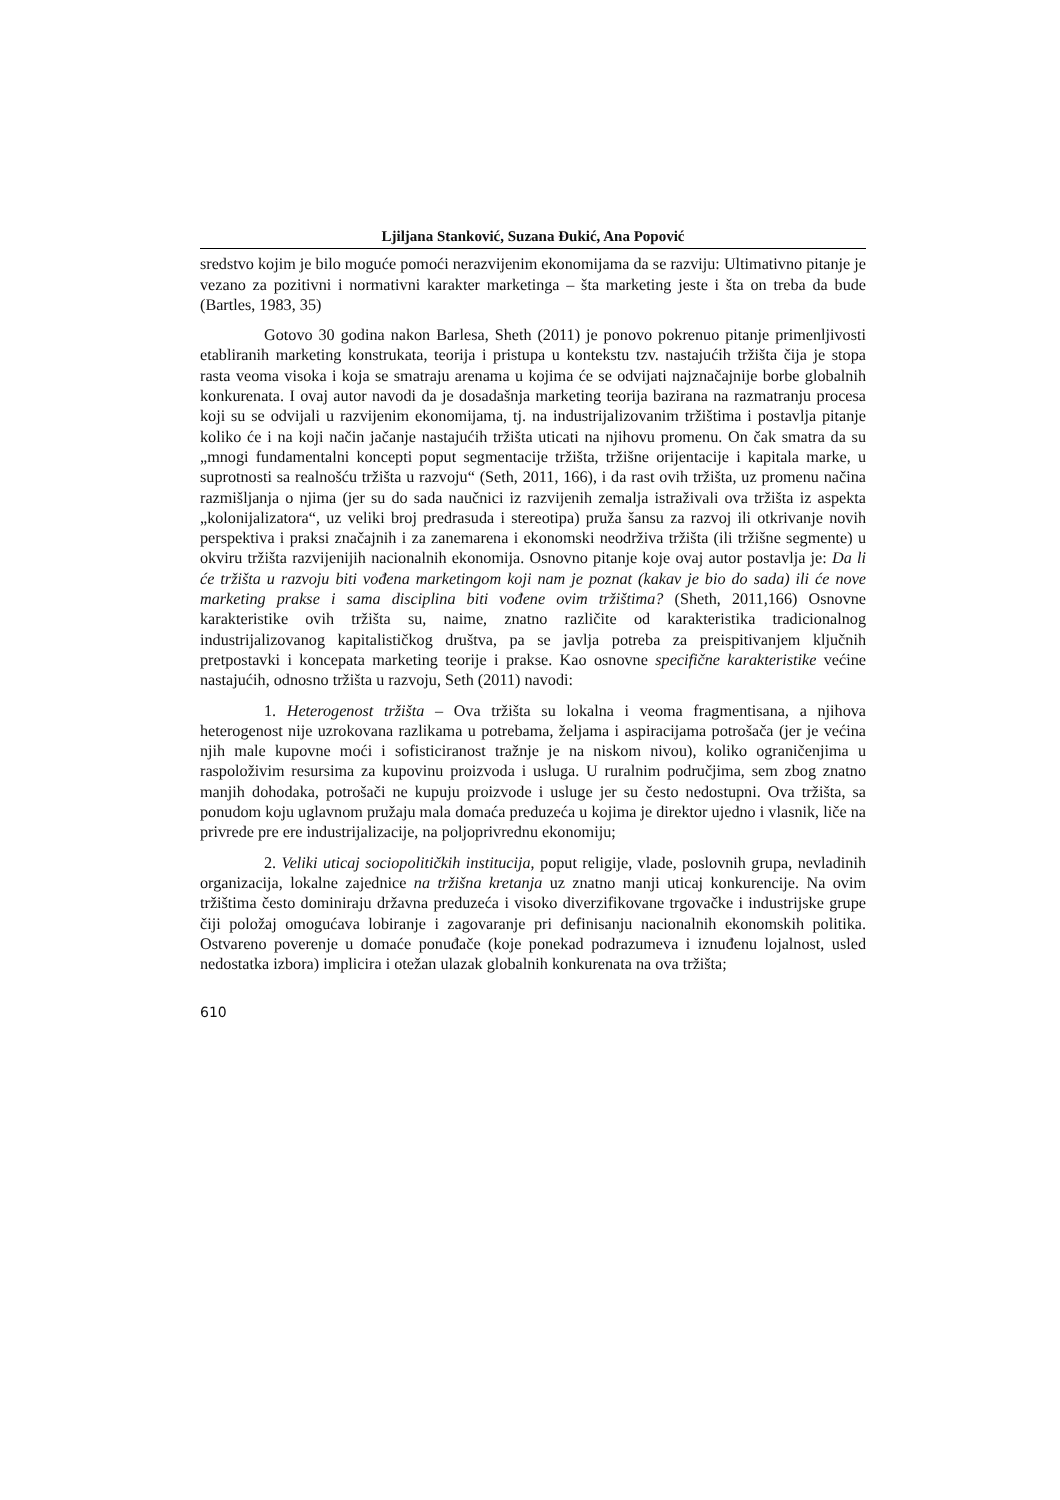Ljiljana Stanković, Suzana Đukić, Ana Popović
sredstvo kojim je bilo moguće pomoći nerazvijenim ekonomijama da se razviju: Ultimativno pitanje je vezano za pozitivni i normativni karakter marketinga – šta marketing jeste i šta on treba da bude (Bartles, 1983, 35)
Gotovo 30 godina nakon Barlesa, Sheth (2011) je ponovo pokrenuo pitanje primenljivosti etabliranih marketing konstrukata, teorija i pristupa u kontekstu tzv. nastajućih tržišta čija je stopa rasta veoma visoka i koja se smatraju arenama u kojima će se odvijati najznačajnije borbe globalnih konkurenata. I ovaj autor navodi da je dosadašnja marketing teorija bazirana na razmatranju procesa koji su se odvijali u razvijenim ekonomijama, tj. na industrijalizovanim tržištima i postavlja pitanje koliko će i na koji način jačanje nastajućih tržišta uticati na njihovu promenu. On čak smatra da su „mnogi fundamentalni koncepti poput segmentacije tržišta, tržišne orijentacije i kapitala marke, u suprotnosti sa realnošću tržišta u razvoju“ (Seth, 2011, 166), i da rast ovih tržišta, uz promenu načina razmišljanja o njima (jer su do sada naučnici iz razvijenih zemalja istraživali ova tržišta iz aspekta „kolonijalizatora“, uz veliki broj predrasuda i stereotipa) pruža šansu za razvoj ili otkrivanje novih perspektiva i praksi značajnih i za zanemarena i ekonomski neodrživa tržišta (ili tržišne segmente) u okviru tržišta razvijenijih nacionalnih ekonomija. Osnovno pitanje koje ovaj autor postavlja je: Da li će tržišta u razvoju biti vođena marketingom koji nam je poznat (kakav je bio do sada) ili će nove marketing prakse i sama disciplina biti vođene ovim tržištima? (Sheth, 2011,166) Osnovne karakteristike ovih tržišta su, naime, znatno različite od karakteristika tradicionalnog industrijalizovanog kapitalističkog društva, pa se javlja potreba za preispitivanjem ključnih pretpostavki i koncepata marketing teorije i prakse. Kao osnovne specifične karakteristike većine nastajućih, odnosno tržišta u razvoju, Seth (2011) navodi:
1. Heterogenost tržišta – Ova tržišta su lokalna i veoma fragmentisana, a njihova heterogenost nije uzrokovana razlikama u potrebama, željama i aspiracijama potrošača (jer je većina njih male kupovne moći i sofisticiranost tražnje je na niskom nivou), koliko ograničenjima u raspoloživim resursima za kupovinu proizvoda i usluga. U ruralnim područjima, sem zbog znatno manjih dohodaka, potrošači ne kupuju proizvode i usluge jer su često nedostupni. Ova tržišta, sa ponudom koju uglavnom pružaju mala domaća preduzeća u kojima je direktor ujedno i vlasnik, liče na privrede pre ere industrijalizacije, na poljoprivrednu ekonomiju;
2. Veliki uticaj sociopolitičkih institucija, poput religije, vlade, poslovnih grupa, nevladinih organizacija, lokalne zajednice na tržišna kretanja uz znatno manji uticaj konkurencije. Na ovim tržištima često dominiraju državna preduzeća i visoko diverzifikovane trgovačke i industrijske grupe čiji položaj omogućava lobiranje i zagovaranje pri definisanju nacionalnih ekonomskih politika. Ostvareno poverenje u domaće ponuđače (koje ponekad podrazumeva i iznuđenu lojalnost, usled nedostatka izbora) implicira i otežan ulazak globalnih konkurenata na ova tržišta;
610